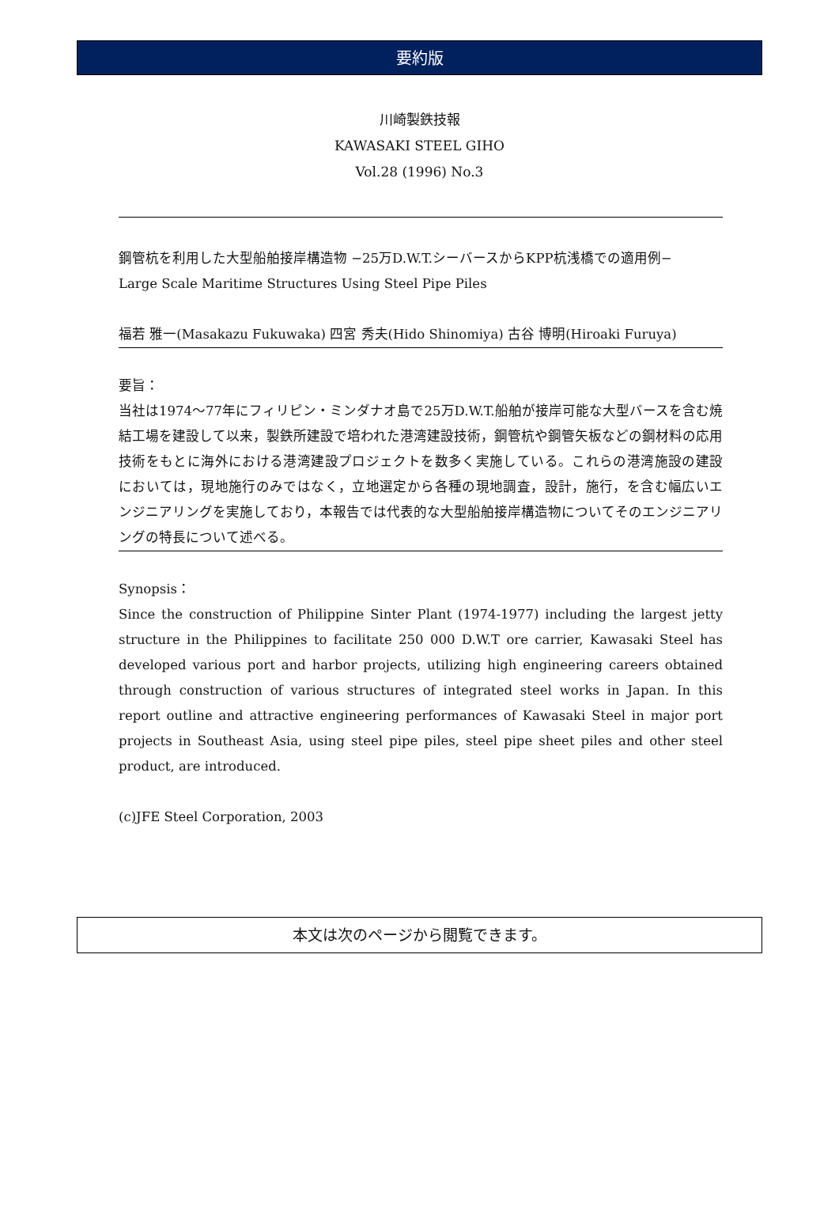要約版
川崎製鉄技報
KAWASAKI STEEL GIHO
Vol.28 (1996) No.3
鋼管杭を利用した大型船舶接岸構造物 −25万D.W.T.シーバースからKPP杭浅橋での適用例−
Large Scale Maritime Structures Using Steel Pipe Piles
福若 雅一(Masakazu Fukuwaka) 四宮 秀夫(Hido Shinomiya) 古谷 博明(Hiroaki Furuya)
要旨：
当社は1974〜77年にフィリピン・ミンダナオ島で25万D.W.T.船舶が接岸可能な大型バースを含む焼結工場を建設して以来，製鉄所建設で培われた港湾建設技術，鋼管杭や鋼管矢板などの鋼材料の応用技術をもとに海外における港湾建設プロジェクトを数多く実施している。これらの港湾施設の建設においては，現地施行のみではなく，立地選定から各種の現地調査，設計，施行，を含む幅広いエンジニアリングを実施しており，本報告では代表的な大型船舶接岸構造物についてそのエンジニアリングの特長について述べる。
Synopsis：
Since the construction of Philippine Sinter Plant (1974-1977) including the largest jetty structure in the Philippines to facilitate 250 000 D.W.T ore carrier, Kawasaki Steel has developed various port and harbor projects, utilizing high engineering careers obtained through construction of various structures of integrated steel works in Japan. In this report outline and attractive engineering performances of Kawasaki Steel in major port projects in Southeast Asia, using steel pipe piles, steel pipe sheet piles and other steel product, are introduced.
(c)JFE Steel Corporation, 2003
本文は次のページから閲覧できます。